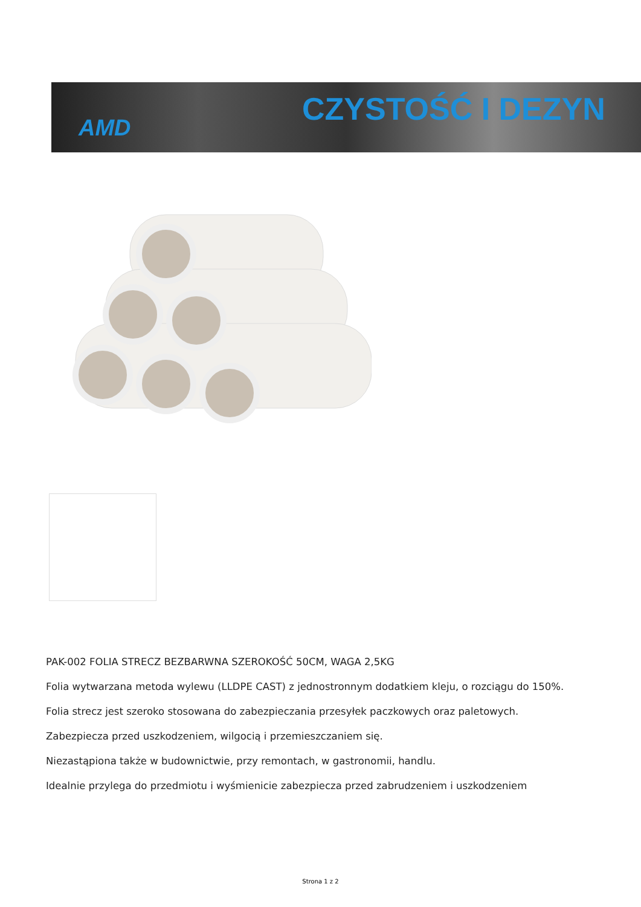AMD
CZYSTOŚĆ I DEZYN
PAK-002 FOLIA STRECZ BEZBARWNA SZEROKOŚĆ 50CM, WAGA 2,5KG
Folia wytwarzana metoda wylewu (LLDPE CAST) z jednostronnym dodatkiem kleju, o rozciągu do 150%.
Folia strecz jest szeroko stosowana do zabezpieczania przesyłek paczkowych oraz paletowych.
Zabezpiecza przed uszkodzeniem, wilgocią i przemieszczaniem się.
Niezastąpiona także w budownictwie, przy remontach, w gastronomii, handlu.
Idealnie przylega do przedmiotu i wyśmienicie zabezpiecza przed zabrudzeniem i uszkodzeniem
Strona 1 z 2